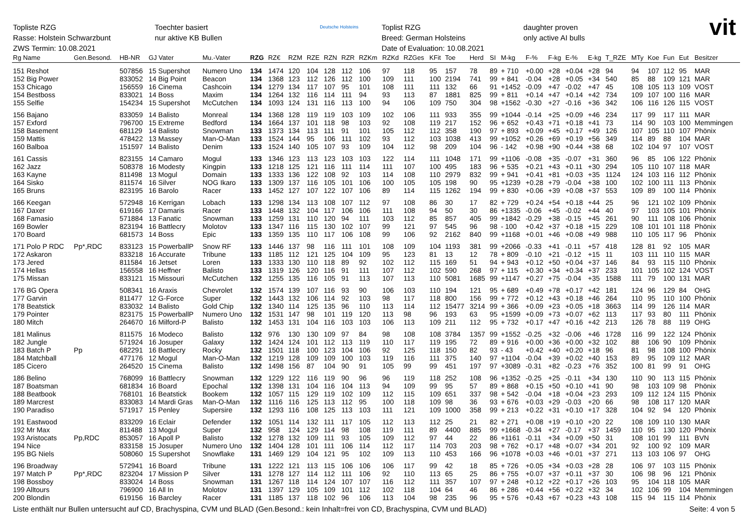Topliste RZG
Rasse: Holstein Schwarzbunt
ZWS Termin: 10.08.2021
Toechter basiert
nur aktive KB Bullen
Deutsche Holsteins
Toplist RZG
Breed: German Holsteins
Date of Evaluation: 10.08.2021
daughter proven
only active AI bulls
vit
| Rg Name | Gen.Besond. | HB-NR | GJ Vater | Mu.-Vater | RZG | RZ€ | RZM | RZE | RZN | RZR | RZKm | RZKd | RZGes | KFit | Toe | Herd | SI | M-kg | F-% | F-kg | E-% | E-kg | T_RZE | MTy | Koe | Fun | Eut | Besitzer |
| --- | --- | --- | --- | --- | --- | --- | --- | --- | --- | --- | --- | --- | --- | --- | --- | --- | --- | --- | --- | --- | --- | --- | --- | --- | --- | --- | --- | --- |
| 151 Reshot | | 507856 | 15 Supershot | Numero Uno | 134 | 1474 | 120 | 104 | 128 | 112 | 106 | 97 | 118 | 95 | 157 | 78 | 89 | + 710 | +0.00 | +28 | +0.04 | +28 | 94 | 94 | 107 | 112 | 95 | MAR |
| 152 Big Power | | 833052 | 14 Big Point | Beacon | 134 | 1368 | 123 | 112 | 126 | 112 | 100 | 109 | 111 | 100 | 2194 | 741 | 99 | + 841 | -0.04 | +28 | +0.05 | +34 | 540 | 85 | 88 | 109 | 121 | MAR |
| 153 Chicago | | 156559 | 16 Cinema | Cashcoin | 134 | 1279 | 134 | 117 | 107 | 95 | 101 | 108 | 111 | 111 | 132 | 66 | 91 | +1452 | -0.09 | +47 | -0.02 | +47 | 45 | 108 | 105 | 113 | 109 | VOST |
| 154 Bestboss | | 833021 | 14 Boss | Maxim | 134 | 1264 | 132 | 116 | 114 | 111 | 94 | 93 | 113 | 87 | 1881 | 825 | 99 | + 811 | +0.14 | +47 | +0.14 | +42 | 734 | 109 | 107 | 100 | 116 | MAR |
| 155 Selfie | | 154234 | 15 Supershot | McCutchen | 134 | 1093 | 124 | 131 | 116 | 113 | 100 | 94 | 106 | 109 | 750 | 304 | 98 | +1562 | -0.30 | +27 | -0.16 | +36 | 342 | 106 | 116 | 126 | 115 | VOST |
| 156 Bajano | | 833059 | 14 Balisto | Monreal | 134 | 1368 | 128 | 119 | 119 | 103 | 109 | 102 | 106 | 111 | 933 | 355 | 99 | +1044 | -0.14 | +25 | +0.09 | +46 | 234 | 117 | 99 | 117 | 111 | MAR |
| 157 Exford | | 796700 | 15 Extreme | Bedford | 134 | 1664 | 137 | 101 | 118 | 98 | 103 | 92 | 108 | 119 | 217 | 152 | 96 | + 652 | +0.43 | +71 | +0.18 | +41 | 73 | 114 | 90 | 103 | 100 | Memmingen |
| 158 Basement | | 681129 | 14 Balisto | Snowman | 133 | 1373 | 134 | 113 | 111 | 91 | 101 | 105 | 112 | 112 | 358 | 190 | 97 | + 893 | +0.09 | +45 | +0.17 | +49 | 126 | 107 | 105 | 110 | 107 | Phönix |
| 159 Mattis | | 478422 | 13 Massey | Man-O-Man | 133 | 1524 | 144 | 95 | 106 | 111 | 102 | 93 | 112 | 103 | 1038 | 413 | 99 | +1052 | +0.26 | +69 | +0.19 | +56 | 349 | 114 | 89 | 88 | 104 | MAR |
| 160 Balboa | | 151597 | 14 Balisto | Denim | 133 | 1524 | 140 | 105 | 107 | 93 | 109 | 104 | 112 | 98 | 209 | 104 | 96 | - 142 | +0.98 | +90 | +0.44 | +38 | 68 | 102 | 104 | 97 | 107 | VOST |
| 161 Cassis | | 823155 | 14 Camaro | Mogul | 133 | 1346 | 123 | 113 | 123 | 103 | 103 | 122 | 114 | 111 | 1048 | 171 | 99 | +1106 | -0.08 | +35 | -0.07 | +31 | 360 | 96 | 85 | 106 | 122 | Phönix |
| 162 Jazz | | 508378 | 16 Modesty | Kingpin | 133 | 1218 | 125 | 121 | 116 | 111 | 114 | 111 | 107 | 100 | 495 | 183 | 96 | + 535 | +0.21 | +43 | +0.11 | +30 | 294 | 105 | 110 | 107 | 118 | MAR |
| 163 Kayne | | 811498 | 13 Mogul | Domain | 133 | 1333 | 136 | 122 | 108 | 92 | 103 | 114 | 108 | 110 | 2979 | 832 | 99 | + 941 | +0.41 | +81 | +0.03 | +35 | 1124 | 124 | 103 | 116 | 112 | Phönix |
| 164 Sisko | | 811574 | 16 Silver | NOG Ikaro | 133 | 1309 | 137 | 116 | 105 | 101 | 106 | 100 | 105 | 105 | 198 | 90 | 95 | +1239 | +0.28 | +79 | -0.04 | +38 | 100 | 102 | 100 | 111 | 113 | Phönix |
| 165 Bruns | | 823195 | 16 Barolo | Racer | 133 | 1452 | 127 | 107 | 122 | 107 | 106 | 89 | 114 | 115 | 1262 | 194 | 99 | + 830 | +0.06 | +39 | +0.08 | +37 | 553 | 109 | 89 | 100 | 114 | Phönix |
| 166 Keegan | | 572948 | 16 Kerrigan | Lobach | 133 | 1298 | 134 | 113 | 108 | 107 | 112 | 97 | 108 | 86 | 30 | 17 | 82 | + 729 | +0.24 | +54 | +0.18 | +44 | 25 | 96 | 121 | 102 | 109 | Phönix |
| 167 Daxer | | 619166 | 17 Damaris | Racer | 133 | 1448 | 132 | 104 | 117 | 106 | 106 | 111 | 108 | 94 | 50 | 30 | 86 | +1335 | -0.06 | +45 | -0.02 | +44 | 40 | 97 | 103 | 105 | 101 | Phönix |
| 168 Famasio | | 571884 | 13 Fanatic | Snowman | 133 | 1259 | 131 | 110 | 120 | 94 | 111 | 103 | 112 | 85 | 857 | 405 | 99 | +1842 | -0.29 | +38 | -0.15 | +45 | 261 | 90 | 111 | 108 | 106 | Phönix |
| 169 Bowler | | 823194 | 16 Battlecry | Molotov | 133 | 1347 | 116 | 115 | 130 | 102 | 107 | 99 | 121 | 97 | 545 | 96 | 98 | - 100 | +0.42 | +37 | +0.18 | +15 | 229 | 108 | 101 | 101 | 118 | Phönix |
| 170 Board | | 681573 | 14 Boss | Epic | 133 | 1359 | 135 | 110 | 117 | 106 | 108 | 99 | 106 | 92 | 2162 | 840 | 99 | +1168 | +0.01 | +46 | +0.08 | +49 | 988 | 110 | 105 | 117 | 96 | Phönix |
| 171 Polo P RDC | Pp*,RDC | 833123 | 15 PowerballP | Snow RF | 133 | 1446 | 137 | 98 | 116 | 111 | 101 | 108 | 109 | 104 | 1193 | 381 | 99 | +2066 | -0.33 | +41 | -0.11 | +57 | 418 | 128 | 81 | 92 | 105 | MAR |
| 172 Askaron | | 833218 | 16 Accurate | Tribune | 133 | 1185 | 112 | 121 | 125 | 104 | 109 | 95 | 123 | 81 | 13 | 12 | 78 | + 809 | -0.10 | +21 | -0.12 | +15 | 11 | 103 | 111 | 110 | 115 | MAR |
| 173 Jered | | 811584 | 16 Jetset | Loren | 133 | 1333 | 130 | 110 | 118 | 89 | 92 | 102 | 112 | 115 | 169 | 51 | 94 | + 943 | +0.12 | +50 | +0.04 | +37 | 146 | 84 | 93 | 115 | 110 | Phönix |
| 174 Hellas | | 156558 | 16 Heffner | Balisto | 133 | 1319 | 126 | 120 | 116 | 91 | 111 | 107 | 112 | 102 | 590 | 268 | 97 | + 115 | +0.30 | +34 | +0.34 | +37 | 233 | 101 | 105 | 102 | 124 | VOST |
| 175 Missan | | 833121 | 15 Missouri | McCutchen | 132 | 1255 | 135 | 116 | 105 | 91 | 113 | 107 | 113 | 110 | 5081 | 1685 | 99 | +1147 | +0.27 | +75 | -0.04 | +35 | 1588 | 111 | 79 | 100 | 131 | MAR |
| 176 BG Opera | | 508341 | 16 Araxis | Chevrolet | 132 | 1574 | 139 | 107 | 116 | 93 | 90 | 106 | 103 | 110 | 194 | 121 | 95 | + 689 | +0.49 | +78 | +0.17 | +42 | 181 | 124 | 96 | 129 | 84 | OHG |
| 177 Garvin | | 811477 | 12 G-Force | Super | 132 | 1443 | 132 | 106 | 114 | 92 | 103 | 98 | 117 | 118 | 800 | 156 | 99 | + 772 | +0.12 | +43 | +0.18 | +46 | 264 | 110 | 95 | 110 | 100 | Phönix |
| 178 Beatstick | | 833032 | 14 Balisto | Gold Chip | 132 | 1340 | 114 | 125 | 135 | 96 | 110 | 113 | 114 | 112 | 15477 | 3214 | 99 | + 366 | +0.09 | +23 | +0.05 | +18 | 3663 | 114 | 99 | 126 | 114 | MAR |
| 179 Pointer | | 823175 | 15 PowerballP | Numero Uno | 132 | 1531 | 147 | 98 | 101 | 119 | 120 | 113 | 98 | 96 | 193 | 63 | 95 | +1599 | +0.09 | +73 | +0.07 | +62 | 113 | 117 | 93 | 80 | 111 | Phönix |
| 180 Mitch | | 264670 | 16 Milford-P | Balisto | 132 | 1453 | 131 | 104 | 116 | 103 | 103 | 106 | 113 | 109 | 211 | 112 | 95 | + 732 | +0.17 | +47 | +0.16 | +42 | 213 | 126 | 78 | 88 | 119 | OHG |
| 181 Malinus | | 811575 | 16 Modeco | Balisto | 132 | 976 | 130 | 130 | 109 | 97 | 84 | 98 | 108 | 108 | 3784 | 1357 | 99 | +1552 | -0.25 | +32 | -0.06 | +46 | 1728 | 116 | 99 | 122 | 124 | Phönix |
| 182 Jungle | | 571924 | 16 Josuper | Galaxy | 132 | 1424 | 124 | 101 | 112 | 113 | 119 | 110 | 117 | 119 | 195 | 72 | 89 | + 916 | +0.00 | +36 | +0.00 | +32 | 102 | 88 | 106 | 90 | 109 | Phönix |
| 183 Batch P | Pp | 682291 | 16 Battlecry | Rocky | 132 | 1501 | 118 | 100 | 123 | 104 | 106 | 92 | 125 | 118 | 150 | 82 | 93 | - 43 | +0.42 | +40 | +0.20 | +18 | 96 | 81 | 98 | 108 | 100 | Phönix |
| 184 Matchball | | 477176 | 12 Mogul | Man-O-Man | 132 | 1219 | 128 | 109 | 109 | 100 | 103 | 119 | 116 | 111 | 375 | 140 | 97 | +1104 | -0.04 | +39 | +0.02 | +40 | 153 | 89 | 95 | 109 | 112 | MAR |
| 185 Cicero | | 264520 | 15 Cinema | Balisto | 132 | 1498 | 156 | 87 | 104 | 90 | 91 | 105 | 99 | 99 | 451 | 197 | 97 | +3089 | -0.31 | +82 | -0.23 | +76 | 352 | 100 | 81 | 99 | 91 | OHG |
| 186 Belino | | 768099 | 16 Battlecry | Snowman | 132 | 1229 | 122 | 116 | 119 | 90 | 96 | 96 | 119 | 118 | 252 | 108 | 96 | +1352 | -0.25 | +25 | -0.11 | +34 | 130 | 110 | 90 | 113 | 115 | Phönix |
| 187 Boatsman | | 681834 | 16 Board | Epochal | 132 | 1398 | 131 | 104 | 116 | 104 | 113 | 94 | 109 | 99 | 95 | 57 | 89 | + 868 | +0.15 | +50 | +0.10 | +41 | 90 | 98 | 103 | 109 | 98 | Phönix |
| 188 Beatbook | | 768101 | 16 Beatstick | Bookem | 132 | 1057 | 115 | 129 | 119 | 102 | 109 | 112 | 115 | 109 | 651 | 337 | 98 | + 542 | -0.04 | +18 | +0.04 | +23 | 293 | 109 | 112 | 124 | 115 | Phönix |
| 189 Marcrest | | 833083 | 14 Mardi Gras | Man-O-Man | 132 | 1116 | 116 | 125 | 113 | 112 | 95 | 100 | 118 | 109 | 98 | 36 | 93 | + 676 | +0.03 | +29 | -0.03 | +20 | 66 | 98 | 108 | 117 | 120 | MAR |
| 190 Paradiso | | 571917 | 15 Penley | Supersire | 132 | 1293 | 116 | 108 | 125 | 113 | 103 | 111 | 121 | 109 | 1000 | 358 | 99 | + 213 | +0.22 | +31 | +0.10 | +17 | 328 | 104 | 92 | 94 | 120 | Phönix |
| 191 Eastwood | | 833209 | 16 Eclair | Defender | 132 | 1051 | 114 | 132 | 111 | 117 | 105 | 112 | 113 | 112 | 25 | 21 | 82 | + 271 | +0.08 | +19 | +0.10 | +20 | 22 | 108 | 109 | 110 | 130 | MAR |
| 192 Mr Max | | 811488 | 13 Mogul | Super | 132 | 958 | 124 | 129 | 114 | 98 | 108 | 119 | 111 | 89 | 4400 | 885 | 99 | +1668 | -0.34 | +27 | -0.17 | +37 | 1459 | 110 | 95 | 130 | 120 | Phönix |
| 193 Aristocats | Pp,RDC | 853057 | 16 Apoll P | Balisto | 132 | 1278 | 132 | 109 | 111 | 93 | 105 | 109 | 112 | 97 | 44 | 22 | 86 | +1161 | -0.11 | +34 | +0.09 | +50 | 31 | 108 | 101 | 99 | 111 | BVN |
| 194 Nice | | 833158 | 15 Josuper | Numero Uno | 132 | 1404 | 128 | 101 | 111 | 106 | 114 | 112 | 117 | 114 | 703 | 203 | 98 | + 762 | +0.17 | +48 | +0.07 | +34 | 201 | 92 | 100 | 92 | 109 | MAR |
| 195 BG Niels | | 508060 | 15 Supershot | Snowflake | 131 | 1469 | 129 | 104 | 121 | 95 | 102 | 109 | 113 | 110 | 453 | 166 | 96 | +1078 | +0.03 | +46 | +0.01 | +37 | 271 | 113 | 103 | 106 | 97 | OHG |
| 196 Broadway | | 572941 | 16 Board | Tribune | 131 | 1222 | 121 | 113 | 115 | 106 | 106 | 106 | 117 | 99 | 42 | 18 | 85 | + 726 | +0.05 | +34 | +0.03 | +28 | 28 | 106 | 97 | 103 | 115 | Phönix |
| 197 Match P | Pp*,RDC | 823204 | 17 Mission P | Silver | 131 | 1278 | 127 | 114 | 112 | 111 | 106 | 92 | 110 | 113 | 65 | 25 | 86 | + 755 | +0.07 | +37 | +0.11 | +37 | 30 | 106 | 98 | 96 | 121 | Phönix |
| 198 Bossboy | | 833024 | 14 Boss | Snowman | 131 | 1267 | 118 | 114 | 124 | 107 | 107 | 116 | 112 | 111 | 357 | 107 | 97 | + 248 | +0.12 | +22 | +0.17 | +26 | 103 | 95 | 104 | 118 | 105 | MAR |
| 199 Alltours | | 796900 | 16 All In | Molotov | 131 | 1397 | 129 | 105 | 109 | 101 | 112 | 102 | 118 | 104 | 64 | 46 | 86 | + 286 | +0.44 | +56 | +0.22 | +32 | 34 | 102 | 106 | 99 | 104 | Memmingen |
| 200 Blondin | | 619156 | 16 Barcley | Racer | 131 | 1185 | 137 | 118 | 102 | 96 | 106 | 113 | 104 | 98 | 235 | 96 | 95 | + 576 | +0.43 | +67 | +0.23 | +43 | 108 | 115 | 94 | 115 | 114 | Phönix |
Liste enthält nur Bullen untersucht auf CD, Brachyspina, CVM und BLAD (Gen.Besond.: kein Inhalt=frei von CD, Brachyspina, CVM und BLAD) Seite: 4 von 5